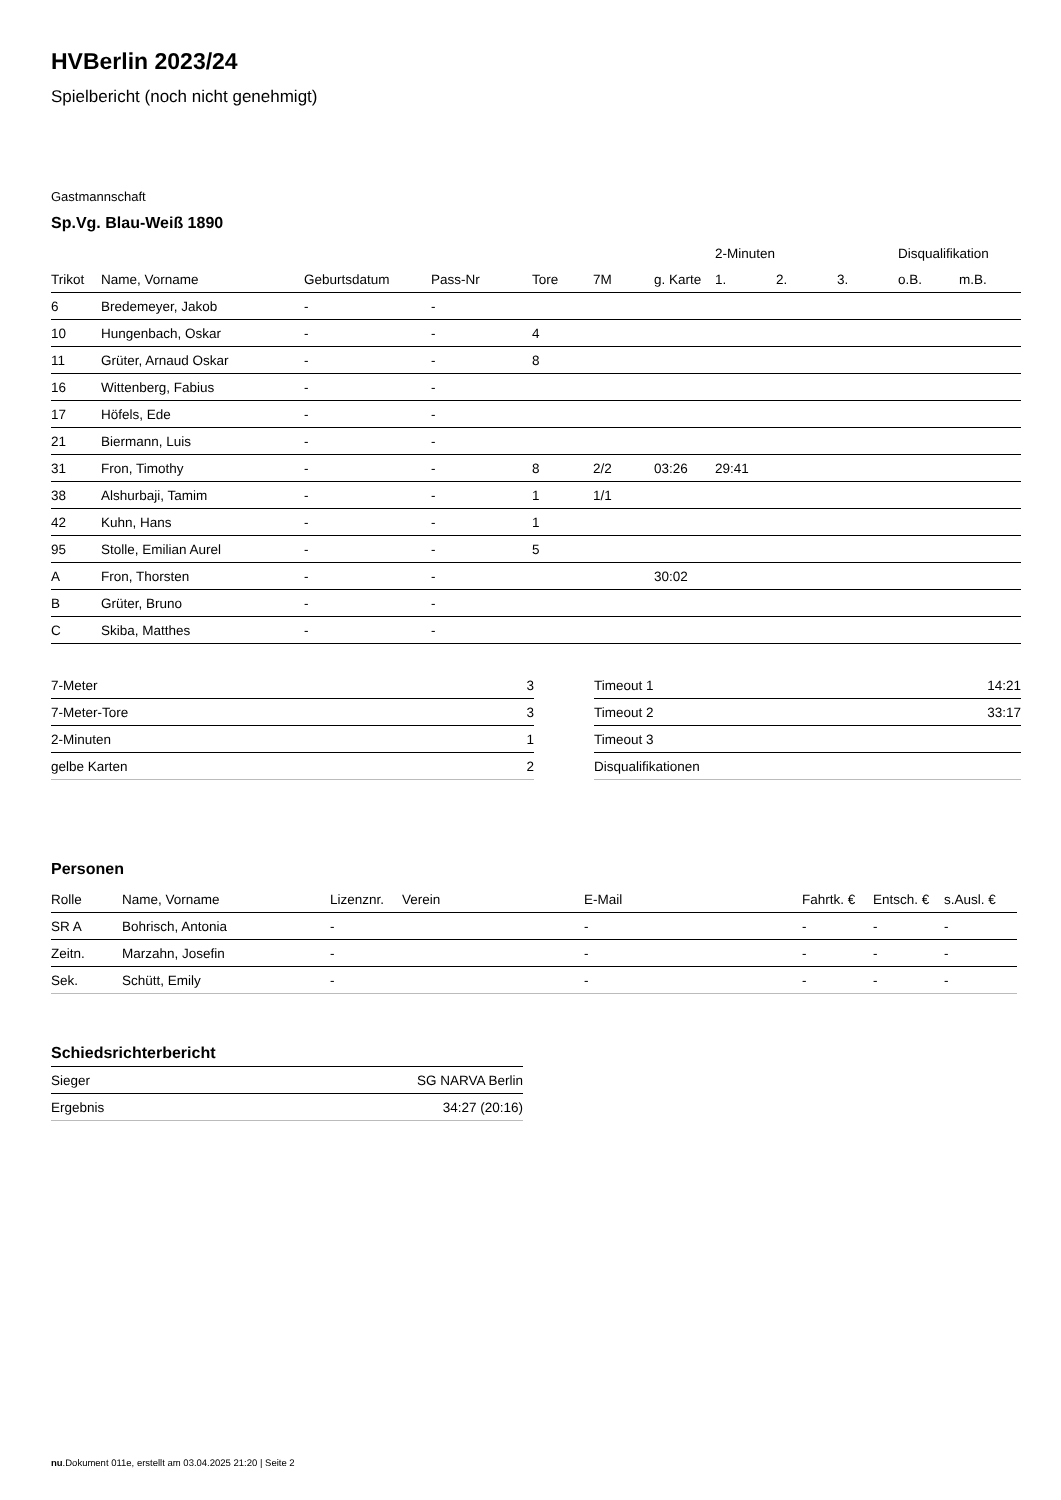HVBerlin 2023/24
Spielbericht (noch nicht genehmigt)
Gastmannschaft
Sp.Vg. Blau-Weiß 1890
| | | | | | | | 2-Minuten | | | Disqualifikation | |
| --- | --- | --- | --- | --- | --- | --- | --- | --- | --- | --- | --- |
| Trikot | Name, Vorname | Geburtsdatum | Pass-Nr | Tore | 7M | g. Karte | 1. | 2. | 3. | o.B. | m.B. |
| 6 | Bredemeyer, Jakob | - | - | | | | | | | | |
| 10 | Hungenbach, Oskar | - | - | 4 | | | | | | | |
| 11 | Grüter, Arnaud Oskar | - | - | 8 | | | | | | | |
| 16 | Wittenberg, Fabius | - | - | | | | | | | | |
| 17 | Höfels, Ede | - | - | | | | | | | | |
| 21 | Biermann, Luis | - | - | | | | | | | | |
| 31 | Fron, Timothy | - | - | 8 | 2/2 | 03:26 | 29:41 | | | | |
| 38 | Alshurbaji, Tamim | - | - | 1 | 1/1 | | | | | | |
| 42 | Kuhn, Hans | - | - | 1 | | | | | | | |
| 95 | Stolle, Emilian Aurel | - | - | 5 | | | | | | | |
| A | Fron, Thorsten | - | - | | | 30:02 | | | | | |
| B | Grüter, Bruno | - | - | | | | | | | | |
| C | Skiba, Matthes | - | - | | | | | | | | |
| 7-Meter | 3 |
| 7-Meter-Tore | 3 |
| 2-Minuten | 1 |
| gelbe Karten | 2 |
| Timeout 1 | 14:21 |
| Timeout 2 | 33:17 |
| Timeout 3 | |
| Disqualifikationen | |
Personen
| Rolle | Name, Vorname | Lizenznr. | Verein | E-Mail | Fahrtk. € | Entsch. € | s.Ausl. € |
| --- | --- | --- | --- | --- | --- | --- | --- |
| SR A | Bohrisch, Antonia | - | | - | - | - | - |
| Zeitn. | Marzahn, Josefin | - | | - | - | - | - |
| Sek. | Schütt, Emily | - | | - | - | - | - |
Schiedsrichterbericht
| Sieger | SG NARVA Berlin |
| Ergebnis | 34:27 (20:16) |
nu.Dokument 011e, erstellt am 03.04.2025 21:20 | Seite 2